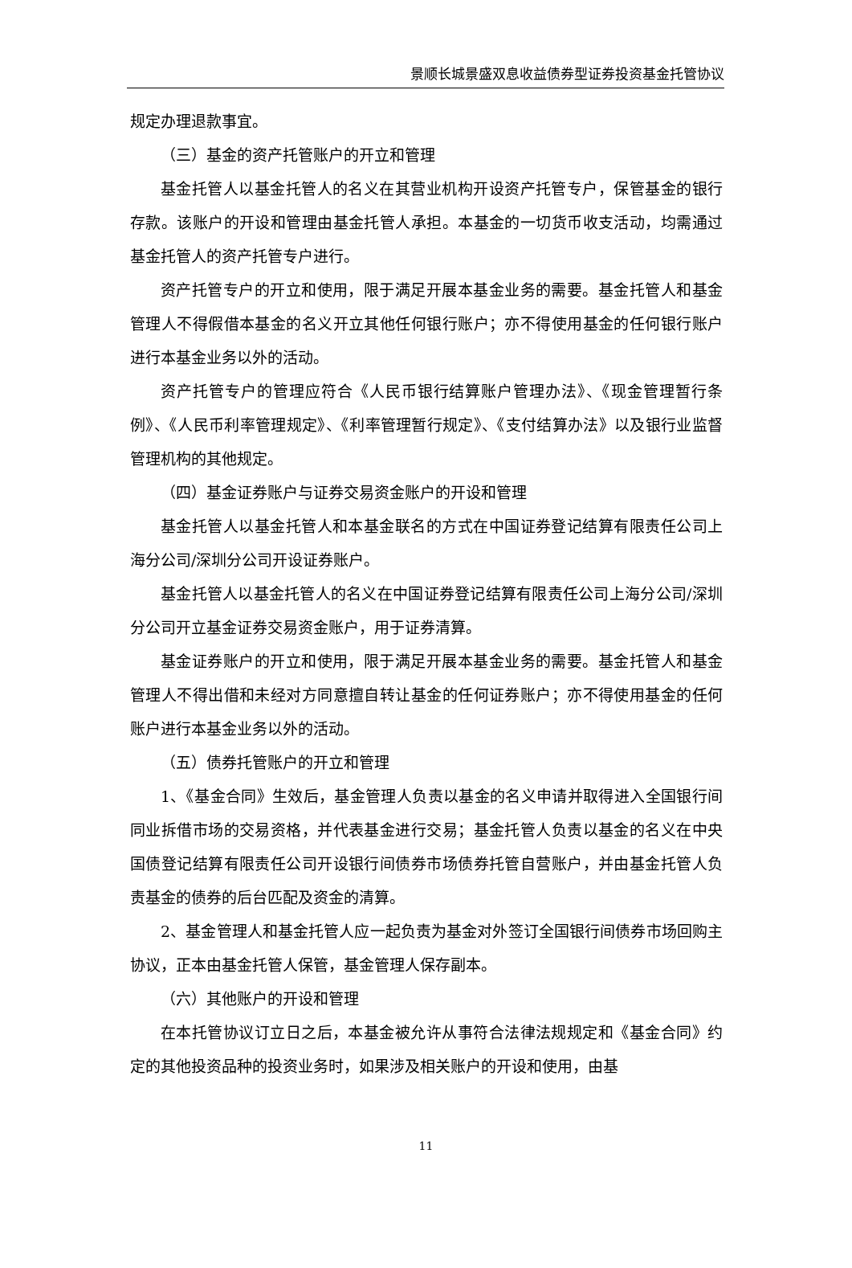景顺长城景盛双息收益债券型证券投资基金托管协议
规定办理退款事宜。
（三）基金的资产托管账户的开立和管理
基金托管人以基金托管人的名义在其营业机构开设资产托管专户，保管基金的银行存款。该账户的开设和管理由基金托管人承担。本基金的一切货币收支活动，均需通过基金托管人的资产托管专户进行。
资产托管专户的开立和使用，限于满足开展本基金业务的需要。基金托管人和基金管理人不得假借本基金的名义开立其他任何银行账户；亦不得使用基金的任何银行账户进行本基金业务以外的活动。
资产托管专户的管理应符合《人民币银行结算账户管理办法》、《现金管理暂行条例》、《人民币利率管理规定》、《利率管理暂行规定》、《支付结算办法》以及银行业监督管理机构的其他规定。
（四）基金证券账户与证券交易资金账户的开设和管理
基金托管人以基金托管人和本基金联名的方式在中国证券登记结算有限责任公司上海分公司/深圳分公司开设证券账户。
基金托管人以基金托管人的名义在中国证券登记结算有限责任公司上海分公司/深圳分公司开立基金证券交易资金账户，用于证券清算。
基金证券账户的开立和使用，限于满足开展本基金业务的需要。基金托管人和基金管理人不得出借和未经对方同意擅自转让基金的任何证券账户；亦不得使用基金的任何账户进行本基金业务以外的活动。
（五）债券托管账户的开立和管理
1、《基金合同》生效后，基金管理人负责以基金的名义申请并取得进入全国银行间同业拆借市场的交易资格，并代表基金进行交易；基金托管人负责以基金的名义在中央国债登记结算有限责任公司开设银行间债券市场债券托管自营账户，并由基金托管人负责基金的债券的后台匹配及资金的清算。
2、基金管理人和基金托管人应一起负责为基金对外签订全国银行间债券市场回购主协议，正本由基金托管人保管，基金管理人保存副本。
（六）其他账户的开设和管理
在本托管协议订立日之后，本基金被允许从事符合法律法规规定和《基金合同》约定的其他投资品种的投资业务时，如果涉及相关账户的开设和使用，由基
11